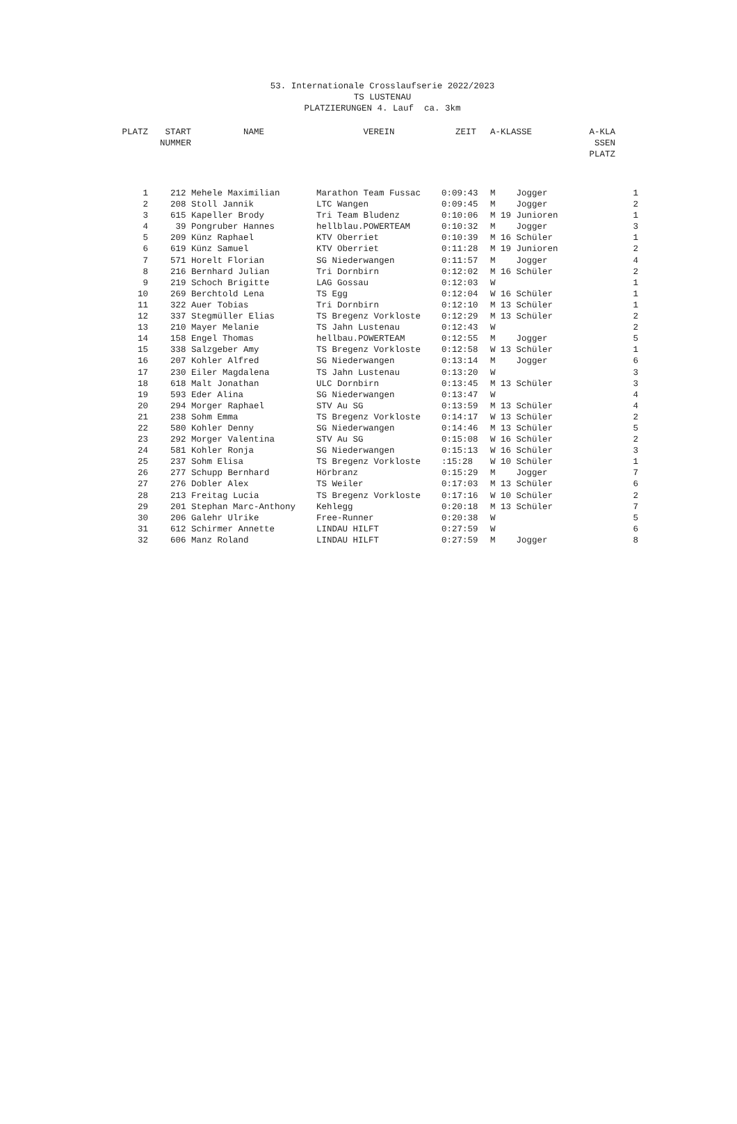53. Internationale Crosslaufserie 2022/2023
TS LUSTENAU
PLATZIERUNGEN 4. Lauf ca. 3km
| PLATZ | START NUMMER | NAME | VEREIN | ZEIT | A-KLASSE | A-KLA SSEN PLATZ | |
| --- | --- | --- | --- | --- | --- | --- | --- |
| 1 | 212 | Mehele Maximilian | Marathon Team Fussac | 0:09:43 | M Jogger | | 1 |
| 2 | 208 | Stoll Jannik | LTC Wangen | 0:09:45 | M Jogger | | 2 |
| 3 | 615 | Kapeller Brody | Tri Team Bludenz | 0:10:06 | M 19 Junioren | | 1 |
| 4 | 39 | Pongruber Hannes | hellblau.POWERTEAM | 0:10:32 | M Jogger | | 3 |
| 5 | 209 | Künz Raphael | KTV Oberriet | 0:10:39 | M 16 Schüler | | 1 |
| 6 | 619 | Künz Samuel | KTV Oberriet | 0:11:28 | M 19 Junioren | | 2 |
| 7 | 571 | Horelt Florian | SG Niederwangen | 0:11:57 | M Jogger | | 4 |
| 8 | 216 | Bernhard Julian | Tri Dornbirn | 0:12:02 | M 16 Schüler | | 2 |
| 9 | 219 | Schoch Brigitte | LAG Gossau | 0:12:03 | W | | 1 |
| 10 | 269 | Berchtold Lena | TS Egg | 0:12:04 | W 16 Schüler | | 1 |
| 11 | 322 | Auer Tobias | Tri Dornbirn | 0:12:10 | M 13 Schüler | | 1 |
| 12 | 337 | Stegmüller Elias | TS Bregenz Vorkloste | 0:12:29 | M 13 Schüler | | 2 |
| 13 | 210 | Mayer Melanie | TS Jahn Lustenau | 0:12:43 | W | | 2 |
| 14 | 158 | Engel Thomas | hellbau.POWERTEAM | 0:12:55 | M Jogger | | 5 |
| 15 | 338 | Salzgeber Amy | TS Bregenz Vorkloste | 0:12:58 | W 13 Schüler | | 1 |
| 16 | 207 | Kohler Alfred | SG Niederwangen | 0:13:14 | M Jogger | | 6 |
| 17 | 230 | Eiler Magdalena | TS Jahn Lustenau | 0:13:20 | W | | 3 |
| 18 | 618 | Malt Jonathan | ULC Dornbirn | 0:13:45 | M 13 Schüler | | 3 |
| 19 | 593 | Eder Alina | SG Niederwangen | 0:13:47 | W | | 4 |
| 20 | 294 | Morger Raphael | STV Au SG | 0:13:59 | M 13 Schüler | | 4 |
| 21 | 238 | Sohm Emma | TS Bregenz Vorkloste | 0:14:17 | W 13 Schüler | | 2 |
| 22 | 580 | Kohler Denny | SG Niederwangen | 0:14:46 | M 13 Schüler | | 5 |
| 23 | 292 | Morger Valentina | STV Au SG | 0:15:08 | W 16 Schüler | | 2 |
| 24 | 581 | Kohler Ronja | SG Niederwangen | 0:15:13 | W 16 Schüler | | 3 |
| 25 | 237 | Sohm Elisa | TS Bregenz Vorkloste | :15:28 | W 10 Schüler | | 1 |
| 26 | 277 | Schupp Bernhard | Hörbranz | 0:15:29 | M Jogger | | 7 |
| 27 | 276 | Dobler Alex | TS Weiler | 0:17:03 | M 13 Schüler | | 6 |
| 28 | 213 | Freitag Lucia | TS Bregenz Vorkloste | 0:17:16 | W 10 Schüler | | 2 |
| 29 | 201 | Stephan Marc-Anthony | Kehlegg | 0:20:18 | M 13 Schüler | | 7 |
| 30 | 206 | Galehr Ulrike | Free-Runner | 0:20:38 | W | | 5 |
| 31 | 612 | Schirmer Annette | LINDAU HILFT | 0:27:59 | W | | 6 |
| 32 | 606 | Manz Roland | LINDAU HILFT | 0:27:59 | M Jogger | | 8 |